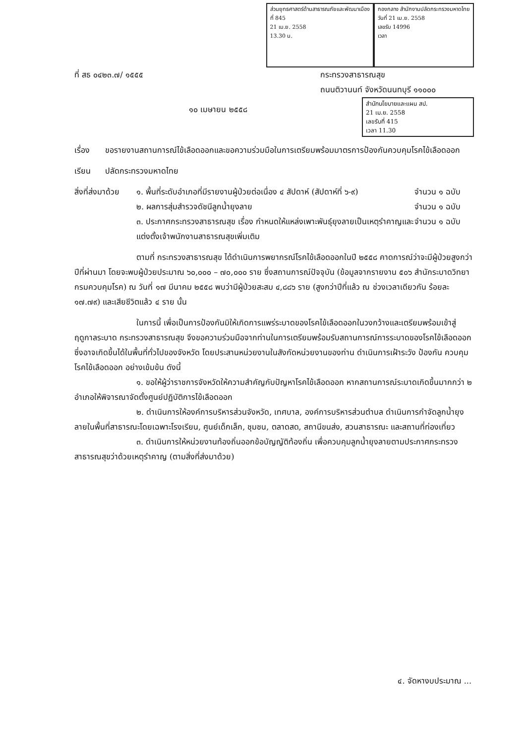ส่วนยุทธศาสตร์ด้านสาธารณภัยและพัฒนาเมือง
ที่ 845
21 เม.ย. 2558
13.30 น.
กองกลาง สำนักงานปลัดกระทรวงมหาดไทย
วันที่ 21 เม.ย. 2558
เลขรับ 14996
เวลา
ที่ สธ ๐๔๒๓.๗/ ๑๕๕๕ กระทรวงสาธารณสุข
ถนนติวานนท์ จังหวัดนนทบุรี ๑๑๐๐๐
๑๐ เมษายน ๒๕๕๘
สำนักนโยบายและแผน สป.
21 เม.ย. 2558
เลขรับที่ 415
เวลา 11.30
เรื่อง ขอรายงานสถานการณ์ไข้เลือดออกและขอความร่วมมือในการเตรียมพร้อมมาตรการป้องกันควบคุมโรคไข้เลือดออก
เรียน ปลัดกระทรวงมหาดไทย
สิ่งที่ส่งมาด้วย
๑. พื้นที่ระดับอำเภอที่มีรายงานผู้ป่วยต่อเนื่อง ๔ สัปดาห์ (สัปดาห์ที่ ๖-๙)
จำนวน ๑ ฉบับ
๒. ผลการสุ่มสำรวจดัชนีลูกน้ำยุงลาย
จำนวน ๑ ฉบับ
๓. ประกาศกระทรวงสาธารณสุข เรื่อง กำหนดให้แหล่งเพาะพันธุ์ยุงลายเป็นเหตุรำคาญและแต่งตั้งเจ้าพนักงานสาธารณสุขเพิ่มเติม
จำนวน ๑ ฉบับ
ตามที่ กระทรวงสาธารณสุข ได้ดำเนินการพยากรณ์โรคไข้เลือดออกในปี ๒๕๕๘ คาดการณ์ว่าจะมีผู้ป่วยสูงกว่าปีที่ผ่านมา โดยจะพบผู้ป่วยประมาณ ๖๐,๐๐๐ – ๗๐,๐๐๐ ราย ซึ่งสถานการณ์ปัจจุบัน (ข้อมูลจากรายงาน ๕๐๖ สำนักระบาดวิทยา กรมควบคุมโรค) ณ วันที่ ๑๗ มีนาคม ๒๕๕๘ พบว่ามีผู้ป่วยสะสม ๔,๘๘๖ ราย (สูงกว่าปีที่แล้ว ณ ช่วงเวลาเดียวกัน ร้อยละ ๑๗.๗๙) และเสียชีวิตแล้ว ๔ ราย นั้น
ในการนี้ เพื่อเป็นการป้องกันมิให้เกิดการแพร่ระบาดของโรคไข้เลือดออกในวงกว้างและเตรียมพร้อมเข้าสู่ฤดูกาลระบาด กระทรวงสาธารณสุข จึงขอความร่วมมือจากท่านในการเตรียมพร้อมรับสถานการณ์การระบาดของโรคไข้เลือดออก ซึ่งอาจเกิดขึ้นได้ในพื้นที่ทั่วไปของจังหวัด โดยประสานหน่วยงานในสังกัดหน่วยงานของท่าน ดำเนินการเฝ้าระวัง ป้องกัน ควบคุมโรคไข้เลือดออก อย่างเข้มข้น ดังนี้
๑. ขอให้ผู้ว่าราชการจังหวัดให้ความสำคัญกับปัญหาโรคไข้เลือดออก หากสถานการณ์ระบาดเกิดขึ้นมากกว่า ๒ อำเภอให้พิจารณาจัดตั้งศูนย์ปฏิบัติการไข้เลือดออก
๒. ดำเนินการให้องค์การบริหารส่วนจังหวัด, เทศบาล, องค์การบริหารส่วนตำบล ดำเนินการกำจัดลูกน้ำยุงลายในพื้นที่สาธารณะโดยเฉพาะโรงเรียน, ศูนย์เด็กเล็ก, ชุมชน, ตลาดสด, สถานีขนส่ง, สวนสาธารณะ และสถานที่ท่องเที่ยว
๓. ดำเนินการให้หน่วยงานท้องถิ่นออกข้อบัญญัติท้องถิ่น เพื่อควบคุมลูกน้ำยุงลายตามประกาศกระทรวงสาธารณสุขว่าด้วยเหตุรำคาญ (ตามสิ่งที่ส่งมาด้วย)
๔. จัดหางบประมาณ ...